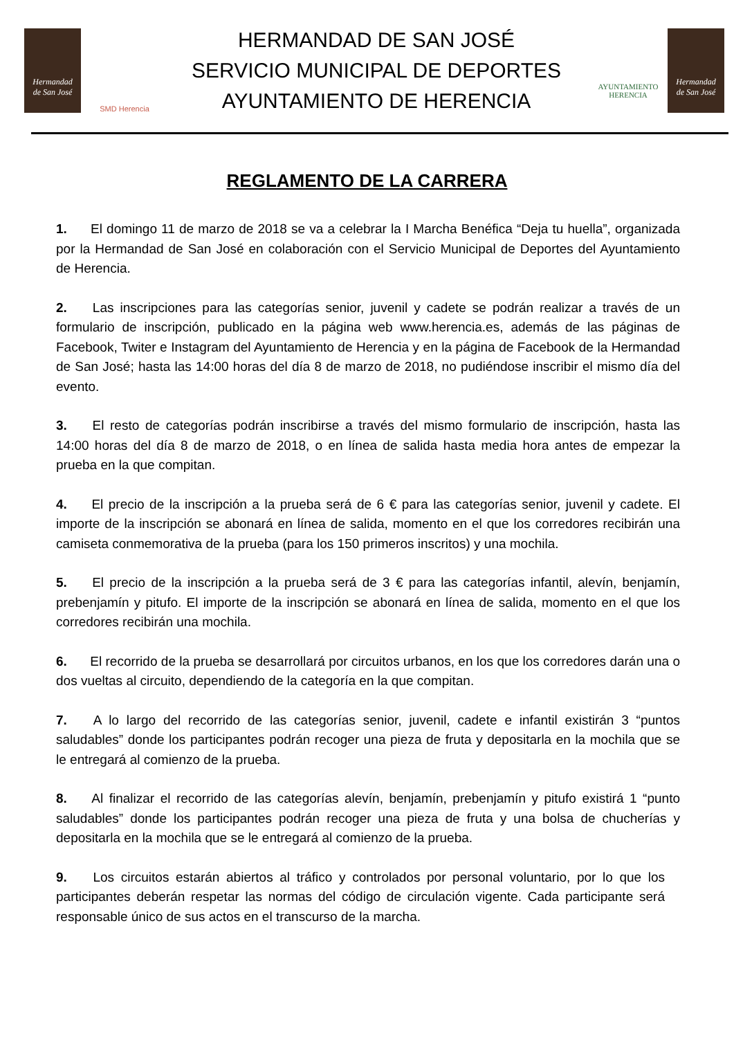Hermandad
de San José
SMD Herencia
HERMANDAD DE SAN JOSÉ
SERVICIO MUNICIPAL DE DEPORTES
AYUNTAMIENTO DE HERENCIA
AYUNTAMIENTO
HERENCIA
Hermandad
de San José
REGLAMENTO DE LA CARRERA
1. El domingo 11 de marzo de 2018 se va a celebrar la I Marcha Benéfica “Deja tu huella”, organizada por la Hermandad de San José en colaboración con el Servicio Municipal de Deportes del Ayuntamiento de Herencia.
2. Las inscripciones para las categorías senior, juvenil y cadete se podrán realizar a través de un formulario de inscripción, publicado en la página web www.herencia.es, además de las páginas de Facebook, Twiter e Instagram del Ayuntamiento de Herencia y en la página de Facebook de la Hermandad de San José; hasta las 14:00 horas del día 8 de marzo de 2018, no pudiéndose inscribir el mismo día del evento.
3. El resto de categorías podrán inscribirse a través del mismo formulario de inscripción, hasta las 14:00 horas del día 8 de marzo de 2018, o en línea de salida hasta media hora antes de empezar la prueba en la que compitan.
4. El precio de la inscripción a la prueba será de 6 € para las categorías senior, juvenil y cadete. El importe de la inscripción se abonará en línea de salida, momento en el que los corredores recibirán una camiseta conmemorativa de la prueba (para los 150 primeros inscritos) y una mochila.
5. El precio de la inscripción a la prueba será de 3 € para las categorías infantil, alevín, benjamín, prebenjamín y pitufo. El importe de la inscripción se abonará en línea de salida, momento en el que los corredores recibirán una mochila.
6. El recorrido de la prueba se desarrollará por circuitos urbanos, en los que los corredores darán una o dos vueltas al circuito, dependiendo de la categoría en la que compitan.
7. A lo largo del recorrido de las categorías senior, juvenil, cadete e infantil existirán 3 “puntos saludables” donde los participantes podrán recoger una pieza de fruta y depositarla en la mochila que se le entregará al comienzo de la prueba.
8. Al finalizar el recorrido de las categorías alevín, benjamín, prebenjamín y pitufo existirá 1 “punto saludables” donde los participantes podrán recoger una pieza de fruta y una bolsa de chucherías y depositarla en la mochila que se le entregará al comienzo de la prueba.
9. Los circuitos estarán abiertos al tráfico y controlados por personal voluntario, por lo que los participantes deberán respetar las normas del código de circulación vigente. Cada participante será responsable único de sus actos en el transcurso de la marcha.